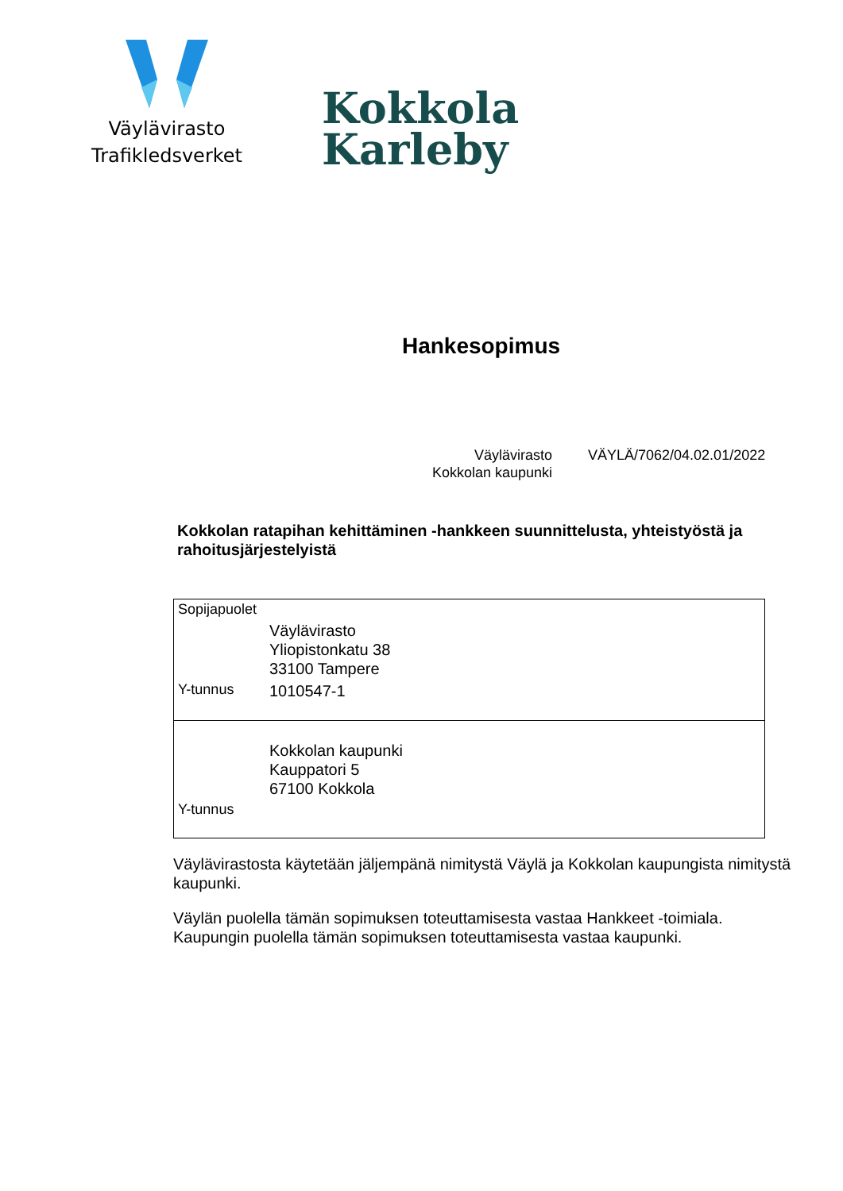Väylävirasto
Trafikledsverket
Kokkola
Karleby
Hankesopimus
Väylävirasto
Kokkolan kaupunki
VÄYLÄ/7062/04.02.01/2022
Kokkolan ratapihan kehittäminen -hankkeen suunnittelusta, yhteistyöstä ja rahoitusjärjestelyistä
| Sopijapuolet | |
| | Väylävirasto Yliopistonkatu 38 33100 Tampere |
| Y-tunnus | 1010547-1 |
| | Kokkolan kaupunki Kauppatori 5 67100 Kokkola |
| Y-tunnus | |
Väylävirastosta käytetään jäljempänä nimitystä Väylä ja Kokkolan kaupungista nimitystä kaupunki.
Väylän puolella tämän sopimuksen toteuttamisesta vastaa Hankkeet -toimiala.
Kaupungin puolella tämän sopimuksen toteuttamisesta vastaa kaupunki.